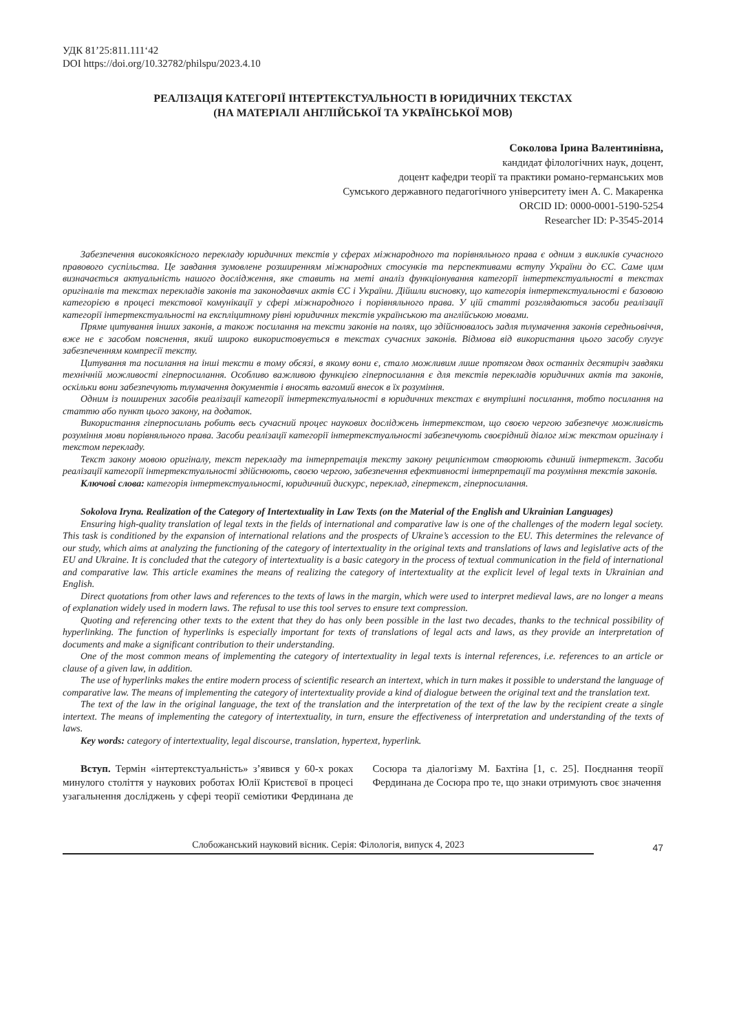УДК 81’25:811.111‘42
DOI https://doi.org/10.32782/philspu/2023.4.10
РЕАЛІЗАЦІЯ КАТЕГОРІЇ ІНТЕРТЕКСТУАЛЬНОСТІ В ЮРИДИЧНИХ ТЕКСТАХ
(НА МАТЕРІАЛІ АНГЛІЙСЬКОЇ ТА УКРАЇНСЬКОЇ МОВ)
Соколова Ірина Валентинівна,
кандидат філологічних наук, доцент,
доцент кафедри теорії та практики романо-германських мов
Сумського державного педагогічного університету імен А. С. Макаренка
ORCID ID: 0000-0001-5190-5254
Researcher ID: P-3545-2014
Забезпечення високоякісного перекладу юридичних текстів у сферах міжнародного та порівняльного права є одним з викликів сучасного правового суспільства. Це завдання зумовлене розширенням міжнародних стосунків та перспективами вступу України до ЄС. Саме цим визначається актуальність нашого дослідження, яке ставить на меті аналіз функціонування категорії інтертекстуальності в текстах оригіналів та текстах перекладів законів та законодавчих актів ЄС і України. Дійшли висновку, що категорія інтертекстуальності є базовою категорією в процесі текстової комунікації у сфері міжнародного і порівняльного права. У цій статті розглядаються засоби реалізації категорії інтертекстуальності на експліцитному рівні юридичних текстів українською та англійською мовами.
Пряме цитування інших законів, а також посилання на тексти законів на полях, що здійснювалось задля тлумачення законів середньовіччя, вже не є засобом пояснення, який широко використовується в текстах сучасних законів. Відмова від використання цього засобу слугує забезпеченням компресії тексту.
Цитування та посилання на інші тексти в тому обсязі, в якому вони є, стало можливим лише протягом двох останніх десятиріч завдяки технічній можливості гіперпосилання. Особливо важливою функцією гіперпосилання є для текстів перекладів юридичних актів та законів, оскільки вони забезпечують тлумачення документів і вносять вагомий внесок в їх розуміння.
Одним із поширених засобів реалізації категорії інтертекстуальності в юридичних текстах є внутрішні посилання, тобто посилання на статтю або пункт цього закону, на додаток.
Використання гіперпосилань робить весь сучасний процес наукових досліджень інтертекстом, що своєю чергою забезпечує можливість розуміння мови порівняльного права. Засоби реалізації категорії інтертекстуальності забезпечують своєрідний діалог між текстом оригіналу і текстом перекладу.
Текст закону мовою оригіналу, текст перекладу та інтерпретація тексту закону реципієнтом створюють єдиний інтертекст. Засоби реалізації категорії інтертекстуальності здійснюють, своєю чергою, забезпечення ефективності інтерпретації та розуміння текстів законів.
Ключові слова: категорія інтертекстуальності, юридичний дискурс, переклад, гіпертекст, гіперпосилання.
Sokolova Iryna. Realization of the Category of Intertextuality in Law Texts (on the Material of the English and Ukrainian Languages)
Ensuring high-quality translation of legal texts in the fields of international and comparative law is one of the challenges of the modern legal society. This task is conditioned by the expansion of international relations and the prospects of Ukraine’s accession to the EU. This determines the relevance of our study, which aims at analyzing the functioning of the category of intertextuality in the original texts and translations of laws and legislative acts of the EU and Ukraine. It is concluded that the category of intertextuality is a basic category in the process of textual communication in the field of international and comparative law. This article examines the means of realizing the category of intertextuality at the explicit level of legal texts in Ukrainian and English.
Direct quotations from other laws and references to the texts of laws in the margin, which were used to interpret medieval laws, are no longer a means of explanation widely used in modern laws. The refusal to use this tool serves to ensure text compression.
Quoting and referencing other texts to the extent that they do has only been possible in the last two decades, thanks to the technical possibility of hyperlinking. The function of hyperlinks is especially important for texts of translations of legal acts and laws, as they provide an interpretation of documents and make a significant contribution to their understanding.
One of the most common means of implementing the category of intertextuality in legal texts is internal references, i.e. references to an article or clause of a given law, in addition.
The use of hyperlinks makes the entire modern process of scientific research an intertext, which in turn makes it possible to understand the language of comparative law. The means of implementing the category of intertextuality provide a kind of dialogue between the original text and the translation text.
The text of the law in the original language, the text of the translation and the interpretation of the text of the law by the recipient create a single intertext. The means of implementing the category of intertextuality, in turn, ensure the effectiveness of interpretation and understanding of the texts of laws.
Key words: category of intertextuality, legal discourse, translation, hypertext, hyperlink.
Вступ. Термін «інтертекстуальність» з’явився у 60-х роках минулого століття у наукових роботах Юлії Кристєвої в процесі узагальнення досліджень у сфері теорії семіотики Фердинана де Сосюра та діалогізму М. Бахтіна [1, с. 25]. Поєднання теорії Фердинана де Сосюра про те, що знаки отримують своє значення
Слобожанський науковий вісник. Серія: Філологія, випуск 4, 2023
47